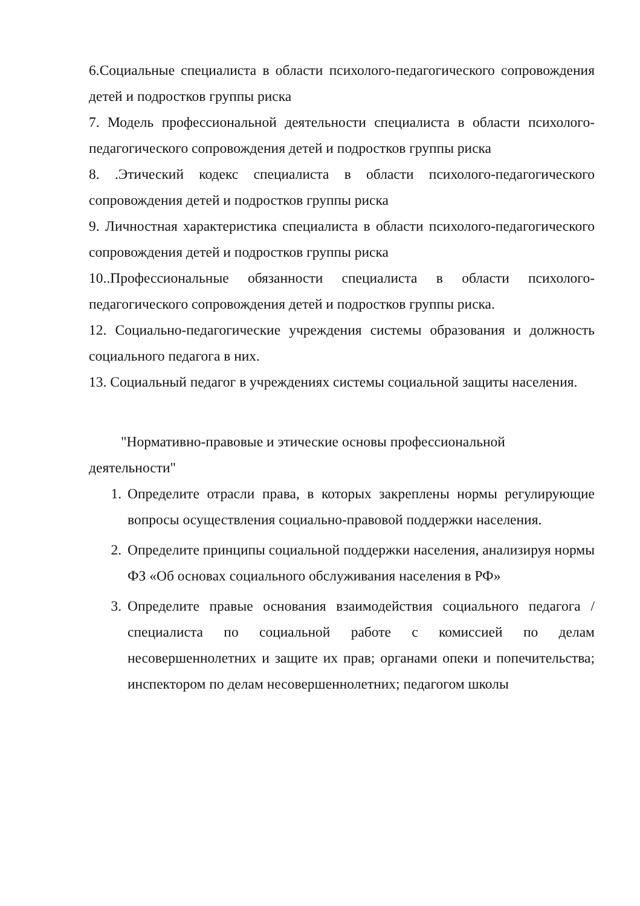6.Социальные специалиста в области психолого-педагогического сопровождения детей и подростков группы риска
7. Модель профессиональной деятельности специалиста в области психолого-педагогического сопровождения детей и подростков группы риска
8. .Этический кодекс специалиста в области психолого-педагогического сопровождения детей и подростков группы риска
9. Личностная характеристика специалиста в области психолого-педагогического сопровождения детей и подростков группы риска
10..Профессиональные обязанности специалиста в области психолого-педагогического сопровождения детей и подростков группы риска.
12. Социально-педагогические учреждения системы образования и должность социального педагога в них.
13. Социальный педагог в учреждениях системы социальной защиты населения.
"Нормативно-правовые и этические основы профессиональной деятельности"
1. Определите отрасли права, в которых закреплены нормы регулирующие вопросы осуществления социально-правовой поддержки населения.
2. Определите принципы социальной поддержки населения, анализируя нормы ФЗ «Об основах социального обслуживания населения в РФ»
3. Определите правые основания взаимодействия социального педагога / специалиста по социальной работе с комиссией по делам несовершеннолетних и защите их прав; органами опеки и попечительства; инспектором по делам несовершеннолетних; педагогом школы